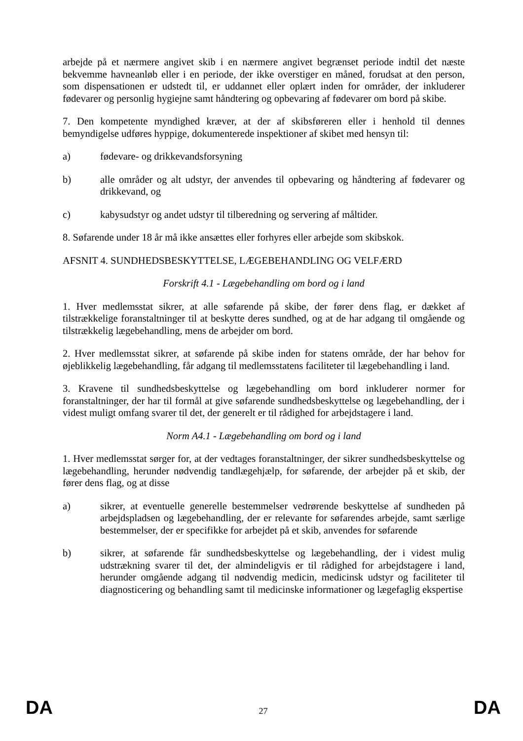arbejde på et nærmere angivet skib i en nærmere angivet begrænset periode indtil det næste bekvemme havneanløb eller i en periode, der ikke overstiger en måned, forudsat at den person, som dispensationen er udstedt til, er uddannet eller oplært inden for områder, der inkluderer fødevarer og personlig hygiejne samt håndtering og opbevaring af fødevarer om bord på skibe.
7. Den kompetente myndighed kræver, at der af skibsføreren eller i henhold til dennes bemyndigelse udføres hyppige, dokumenterede inspektioner af skibet med hensyn til:
a) fødevare- og drikkevandsforsyning
b) alle områder og alt udstyr, der anvendes til opbevaring og håndtering af fødevarer og drikkevand, og
c) kabysudstyr og andet udstyr til tilberedning og servering af måltider.
8. Søfarende under 18 år må ikke ansættes eller forhyres eller arbejde som skibskok.
AFSNIT 4. SUNDHEDSBESKYTTELSE, LÆGEBEHANDLING OG VELFÆRD
Forskrift 4.1 - Lægebehandling om bord og i land
1. Hver medlemsstat sikrer, at alle søfarende på skibe, der fører dens flag, er dækket af tilstrækkelige foranstaltninger til at beskytte deres sundhed, og at de har adgang til omgående og tilstrækkelig lægebehandling, mens de arbejder om bord.
2. Hver medlemsstat sikrer, at søfarende på skibe inden for statens område, der har behov for øjeblikkelig lægebehandling, får adgang til medlemsstatens faciliteter til lægebehandling i land.
3. Kravene til sundhedsbeskyttelse og lægebehandling om bord inkluderer normer for foranstaltninger, der har til formål at give søfarende sundhedsbeskyttelse og lægebehandling, der i videst muligt omfang svarer til det, der generelt er til rådighed for arbejdstagere i land.
Norm A4.1 - Lægebehandling om bord og i land
1. Hver medlemsstat sørger for, at der vedtages foranstaltninger, der sikrer sundhedsbeskyttelse og lægebehandling, herunder nødvendig tandlægehjælp, for søfarende, der arbejder på et skib, der fører dens flag, og at disse
a) sikrer, at eventuelle generelle bestemmelser vedrørende beskyttelse af sundheden på arbejdspladsen og lægebehandling, der er relevante for søfarendes arbejde, samt særlige bestemmelser, der er specifikke for arbejdet på et skib, anvendes for søfarende
b) sikrer, at søfarende får sundhedsbeskyttelse og lægebehandling, der i videst mulig udstrækning svarer til det, der almindeligvis er til rådighed for arbejdstagere i land, herunder omgående adgang til nødvendig medicin, medicinsk udstyr og faciliteter til diagnosticering og behandling samt til medicinske informationer og lægefaglig ekspertise
DA 27 DA